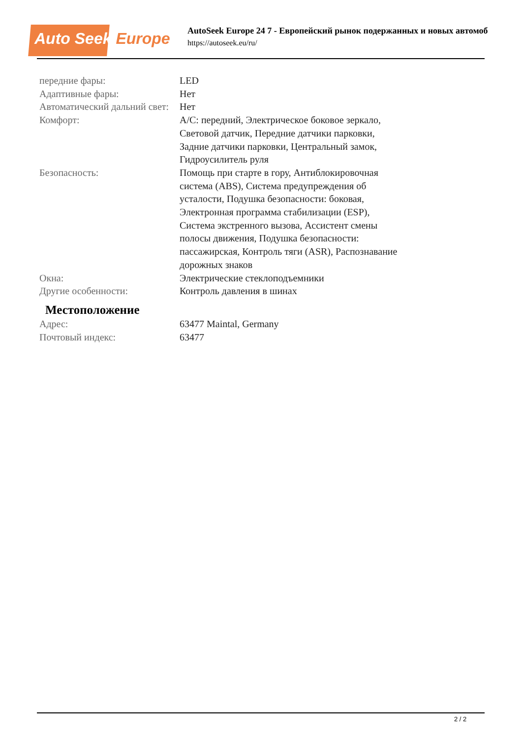Auto Seek Europe AutoSeek Europe 24 7 - Европейский рынок подержанных и новых автомоб
https://autoseek.eu/ru/
| передние фары: | LED |
| Адаптивные фары: | Нет |
| Автоматический дальний свет: | Нет |
| Комфорт: | A/C: передний, Электрическое боковое зеркало, Световой датчик, Передние датчики парковки, Задние датчики парковки, Центральный замок, Гидроусилитель руля |
| Безопасность: | Помощь при старте в гору, Антиблокировочная система (ABS), Система предупреждения об усталости, Подушка безопасности: боковая, Электронная программа стабилизации (ESP), Система экстренного вызова, Ассистент смены полосы движения, Подушка безопасности: пассажирская, Контроль тяги (ASR), Распознавание дорожных знаков |
| Окна: | Электрические стеклоподъемники |
| Другие особенности: | Контроль давления в шинах |
Местоположение
| Адрес: | 63477 Maintal, Germany |
| Почтовый индекс: | 63477 |
2 / 2